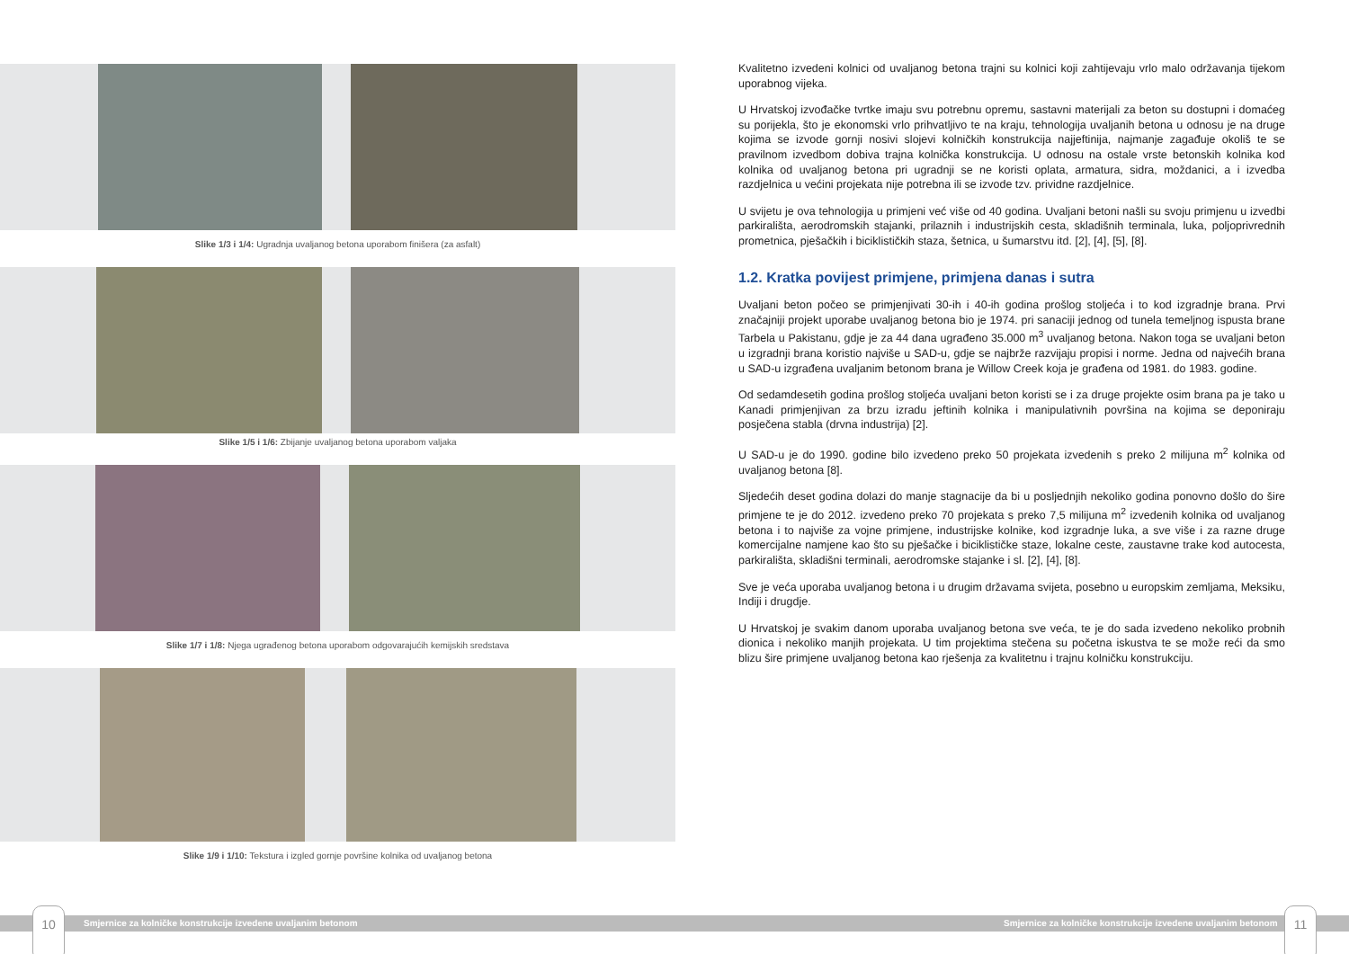Slike 1/3 i 1/4: Ugradnja uvaljanog betona uporabom finišera (za asfalt)
Slike 1/5 i 1/6: Zbijanje uvaljanog betona uporabom valjaka
Slike 1/7 i 1/8: Njega ugrađenog betona uporabom odgovarajućih kemijskih sredstava
Slike 1/9 i 1/10: Tekstura i izgled gornje površine kolnika od uvaljanog betona
Kvalitetno izvedeni kolnici od uvaljanog betona trajni su kolnici koji zahtijevaju vrlo malo održavanja tijekom uporabnog vijeka.
U Hrvatskoj izvođačke tvrtke imaju svu potrebnu opremu, sastavni materijali za beton su dostupni i domaćeg su porijekla, što je ekonomski vrlo prihvatljivo te na kraju, tehnologija uvaljanih betona u odnosu je na druge kojima se izvode gornji nosivi slojevi kolničkih konstrukcija najjeftinija, najmanje zagađuje okoliš te se pravilnom izvedbom dobiva trajna kolnička konstrukcija. U odnosu na ostale vrste betonskih kolnika kod kolnika od uvaljanog betona pri ugradnji se ne koristi oplata, armatura, sidra, moždanici, a i izvedba razdjelnica u većini projekata nije potrebna ili se izvode tzv. prividne razdjelnice.
U svijetu je ova tehnologija u primjeni već više od 40 godina. Uvaljani betoni našli su svoju primjenu u izvedbi parkirališta, aerodromskih stajanki, prilaznih i industrijskih cesta, skladišnih terminala, luka, poljoprivrednih prometnica, pješačkih i biciklističkih staza, šetnica, u šumarstvu itd. [2], [4], [5], [8].
1.2. Kratka povijest primjene, primjena danas i sutra
Uvaljani beton počeo se primjenjivati 30-ih i 40-ih godina prošlog stoljeća i to kod izgradnje brana. Prvi značajniji projekt uporabe uvaljanog betona bio je 1974. pri sanaciji jednog od tunela temeljnog ispusta brane Tarbela u Pakistanu, gdje je za 44 dana ugrađeno 35.000 m<sup>3</sup> uvaljanog betona. Nakon toga se uvaljani beton u izgradnji brana koristio najviše u SAD-u, gdje se najbrže razvijaju propisi i norme. Jedna od najvećih brana u SAD-u izgrađena uvaljanim betonom brana je Willow Creek koja je građena od 1981. do 1983. godine.
Od sedamdesetih godina prošlog stoljeća uvaljani beton koristi se i za druge projekte osim brana pa je tako u Kanadi primjenjivan za brzu izradu jeftinih kolnika i manipulativnih površina na kojima se deponiraju posječena stabla (drvna industrija) [2].
U SAD-u je do 1990. godine bilo izvedeno preko 50 projekata izvedenih s preko 2 milijuna m<sup>2</sup> kolnika od uvaljanog betona [8].
Sljedećih deset godina dolazi do manje stagnacije da bi u posljednjih nekoliko godina ponovno došlo do šire primjene te je do 2012. izvedeno preko 70 projekata s preko 7,5 milijuna m<sup>2</sup> izvedenih kolnika od uvaljanog betona i to najviše za vojne primjene, industrijske kolnike, kod izgradnje luka, a sve više i za razne druge komercijalne namjene kao što su pješačke i biciklističke staze, lokalne ceste, zaustavne trake kod autocesta, parkirališta, skladišni terminali, aerodromske stajanke i sl. [2], [4], [8].
Sve je veća uporaba uvaljanog betona i u drugim državama svijeta, posebno u europskim zemljama, Meksiku, Indiji i drugdje.
U Hrvatskoj je svakim danom uporaba uvaljanog betona sve veća, te je do sada izvedeno nekoliko probnih dionica i nekoliko manjih projekata. U tim projektima stečena su početna iskustva te se može reći da smo blizu šire primjene uvaljanog betona kao rješenja za kvalitetnu i trajnu kolničku konstrukciju.
Smjernice za kolničke konstrukcije izvedene uvaljanim betonom Smjernice za kolničke konstrukcije izvedene uvaljanim betonom
10 11